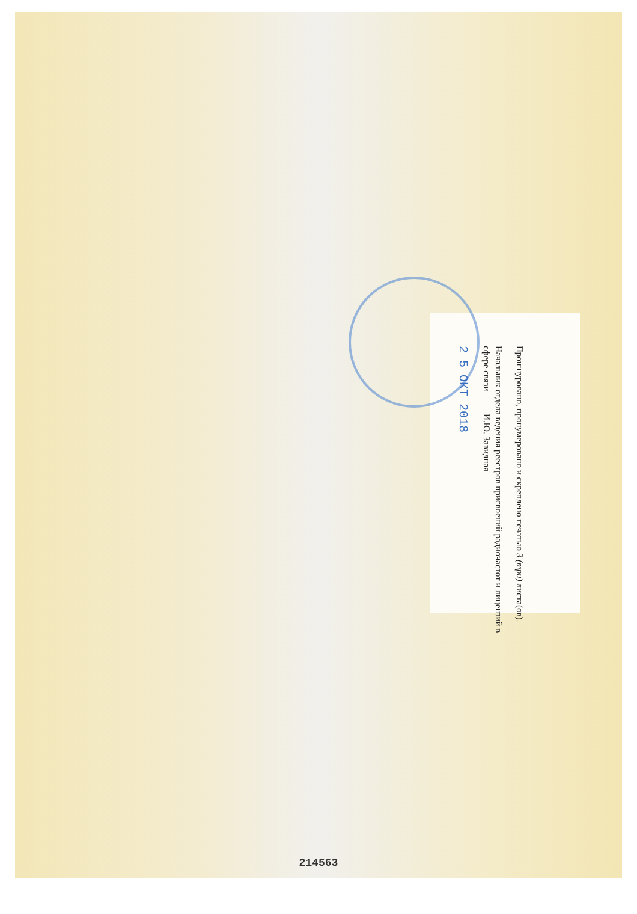Прошнуровано, пронумеровано и скреплено печатью 3 (три) листа(ов).
Начальник отдела ведения реестров присвоений радиочастот и лицензий в сфере связи ____ И.Ю. Завидная
2 5 ОКТ 2018
214563